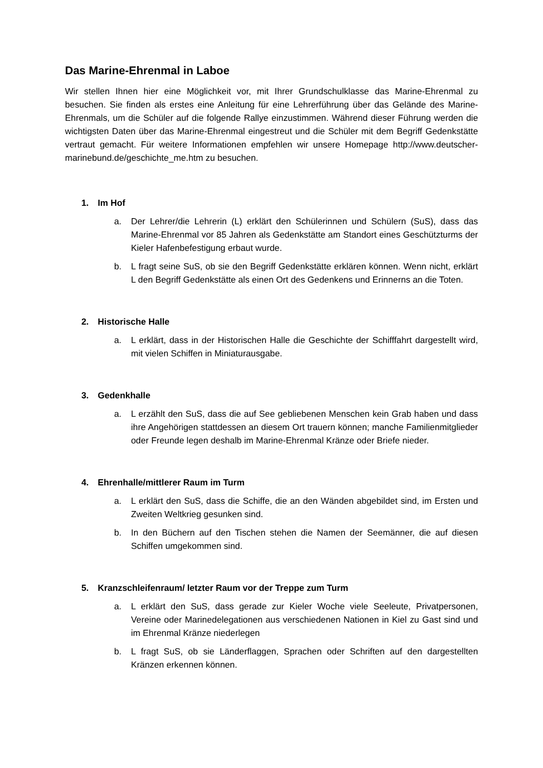Das Marine-Ehrenmal in Laboe
Wir stellen Ihnen hier eine Möglichkeit vor, mit Ihrer Grundschulklasse das Marine-Ehrenmal zu besuchen. Sie finden als erstes eine Anleitung für eine Lehrerführung über das Gelände des Marine-Ehrenmals, um die Schüler auf die folgende Rallye einzustimmen. Während dieser Führung werden die wichtigsten Daten über das Marine-Ehrenmal eingestreut und die Schüler mit dem Begriff Gedenkstätte vertraut gemacht. Für weitere Informationen empfehlen wir unsere Homepage http://www.deutscher-marinebund.de/geschichte_me.htm zu besuchen.
1. Im Hof
a. Der Lehrer/die Lehrerin (L) erklärt den Schülerinnen und Schülern (SuS), dass das Marine-Ehrenmal vor 85 Jahren als Gedenkstätte am Standort eines Geschützturms der Kieler Hafenbefestigung erbaut wurde.
b. L fragt seine SuS, ob sie den Begriff Gedenkstätte erklären können. Wenn nicht, erklärt L den Begriff Gedenkstätte als einen Ort des Gedenkens und Erinnerns an die Toten.
2. Historische Halle
a. L erklärt, dass in der Historischen Halle die Geschichte der Schifffahrt dargestellt wird, mit vielen Schiffen in Miniaturausgabe.
3. Gedenkhalle
a. L erzählt den SuS, dass die auf See gebliebenen Menschen kein Grab haben und dass ihre Angehörigen stattdessen an diesem Ort trauern können; manche Familienmitglieder oder Freunde legen deshalb im Marine-Ehrenmal Kränze oder Briefe nieder.
4. Ehrenhalle/mittlerer Raum im Turm
a. L erklärt den SuS, dass die Schiffe, die an den Wänden abgebildet sind, im Ersten und Zweiten Weltkrieg gesunken sind.
b. In den Büchern auf den Tischen stehen die Namen der Seemänner, die auf diesen Schiffen umgekommen sind.
5. Kranzschleifenraum/ letzter Raum vor der Treppe zum Turm
a. L erklärt den SuS, dass gerade zur Kieler Woche viele Seeleute, Privatpersonen, Vereine oder Marinedelegationen aus verschiedenen Nationen in Kiel zu Gast sind und im Ehrenmal Kränze niederlegen
b. L fragt SuS, ob sie Länderflaggen, Sprachen oder Schriften auf den dargestellten Kränzen erkennen können.